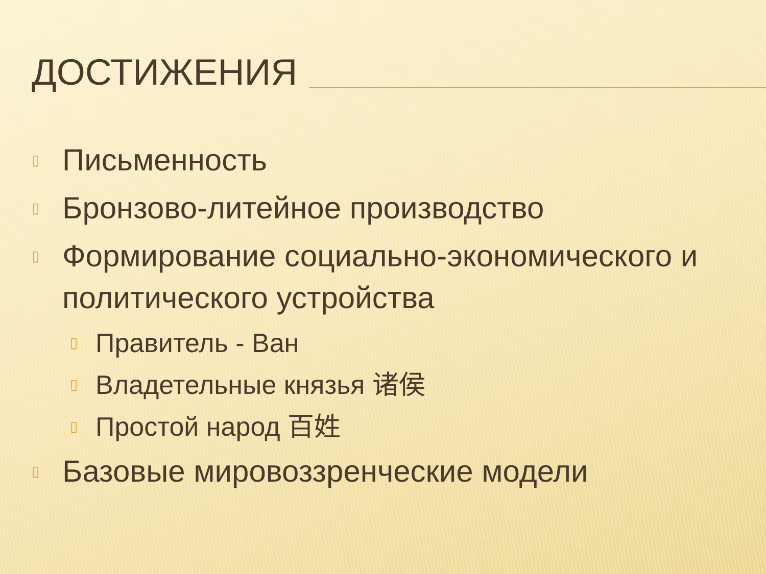ДОСТИЖЕНИЯ
▯ Письменность
▯ Бронзово-литейное производство
▯ Формирование социально-экономического и политического устройства
▯ Правитель - Ван
▯ Владетельные князья 诸侯
▯ Простой народ 百姓
▯ Базовые мировоззренческие модели